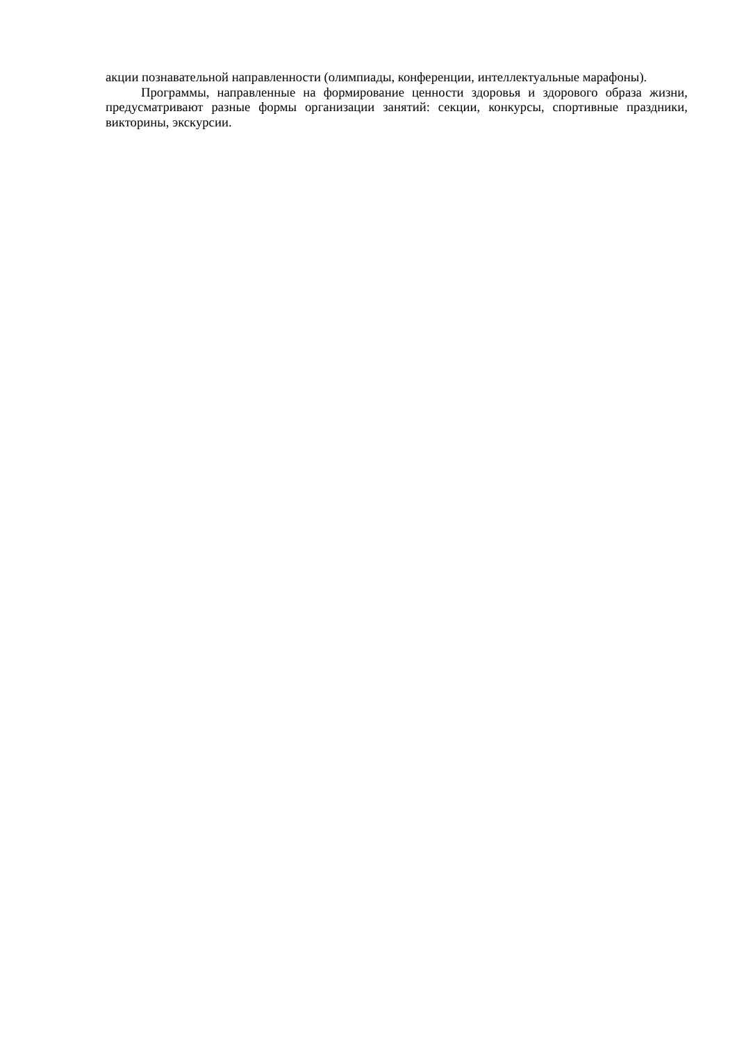акции познавательной направленности (олимпиады, конференции, интеллектуальные марафоны).
Программы, направленные на формирование ценности здоровья и здорового образа жизни, предусматривают разные формы организации занятий: секции, конкурсы, спортивные праздники, викторины, экскурсии.